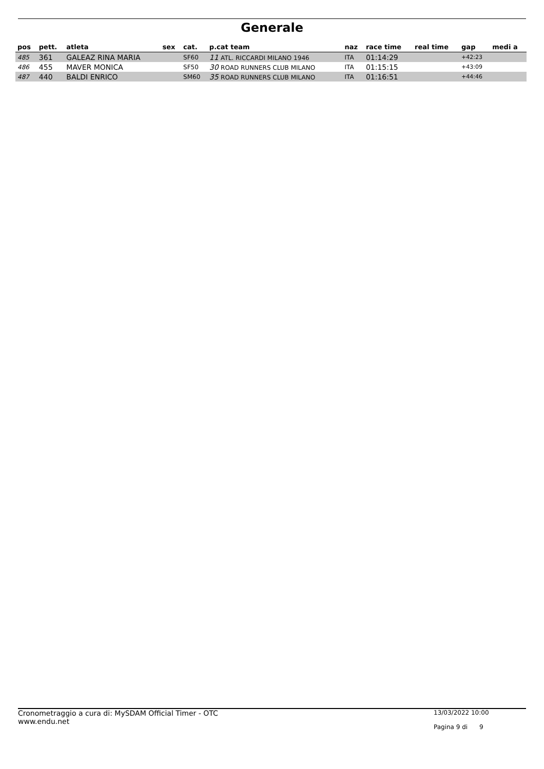Generale
| pos | pett. | atleta | sex | cat. | p.cat team | naz | race time | real time | gap | medi a |
| --- | --- | --- | --- | --- | --- | --- | --- | --- | --- | --- |
| 485 | 361 | GALEAZ RINA MARIA | | SF60 | 11 ATL. RICCARDI MILANO 1946 | ITA | 01:14:29 | | +42:23 | |
| 486 | 455 | MAVER MONICA | | SF50 | 30 ROAD RUNNERS CLUB MILANO | ITA | 01:15:15 | | +43:09 | |
| 487 | 440 | BALDI ENRICO | | SM60 | 35 ROAD RUNNERS CLUB MILANO | ITA | 01:16:51 | | +44:46 | |
Cronometraggio a cura di: MySDAM Official Timer - OTC
www.endu.net
13/03/2022 10:00
Pagina 9 di 9